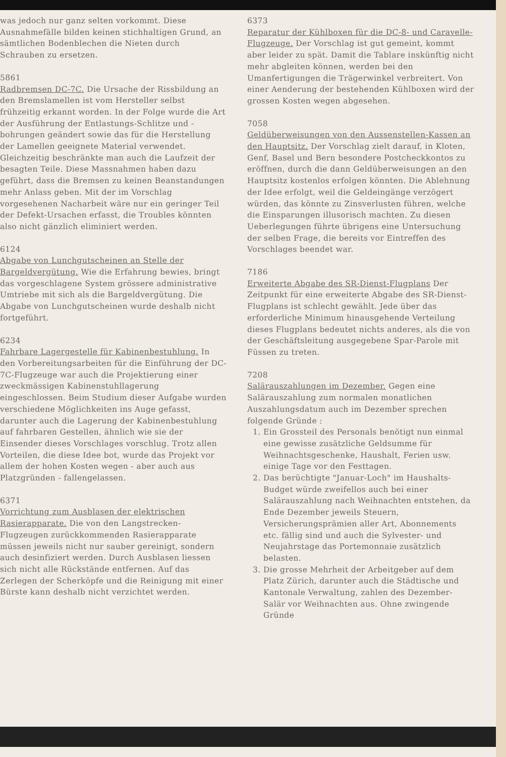was jedoch nur ganz selten vorkommt. Diese Ausnahmefälle bilden keinen stichhaltigen Grund, an sämtlichen Bodenblechen die Nieten durch Schrauben zu ersetzen.
5861
Radbremsen DC-7C. Die Ursache der Rissbildung an den Bremslamellen ist vom Hersteller selbst frühzeitig erkannt worden. In der Folge wurde die Art der Ausführung der Entlastungs-Schlitze und -bohrungen geändert sowie das für die Herstellung der Lamellen geeignete Material verwendet. Gleichzeitig beschränkte man auch die Laufzeit der besagten Teile. Diese Massnahmen haben dazu geführt, dass die Bremsen zu keinen Beanstandungen mehr Anlass geben. Mit der im Vorschlag vorgesehenen Nacharbeit wäre nur ein geringer Teil der Defekt-Ursachen erfasst, die Troubles könnten also nicht gänzlich eliminiert werden.
6124
Abgabe von Lunchgutscheinen an Stelle der Bargeldvergütung. Wie die Erfahrung bewies, bringt das vorgeschlagene System grössere administrative Umtriebe mit sich als die Bargeldvergütung. Die Abgabe von Lunchgutscheinen wurde deshalb nicht fortgeführt.
6234
Fahrbare Lagergestelle für Kabinenbestuhlung. In den Vorbereitungsarbeiten für die Einführung der DC-7C-Flugzeuge war auch die Projektierung einer zweckmässigen Kabinenstuhllagerung eingeschlossen. Beim Studium dieser Aufgabe wurden verschiedene Möglichkeiten ins Auge gefasst, darunter auch die Lagerung der Kabinenbestuhlung auf fahrbaren Gestellen, ähnlich wie sie der Einsender dieses Vorschlages vorschlug. Trotz allen Vorteilen, die diese Idee bot, wurde das Projekt vor allem der hohen Kosten wegen - aber auch aus Platzgründen - fallengelassen.
6371
Vorrichtung zum Ausblasen der elektrischen Rasierapparate. Die von den Langstrecken-Flugzeugen zurückkommenden Rasierapparate müssen jeweils nicht nur sauber gereinigt, sondern auch desinfiziert werden. Durch Ausblasen liessen sich nicht alle Rückstände entfernen. Auf das Zerlegen der Scherköpfe und die Reinigung mit einer Bürste kann deshalb nicht verzichtet werden.
6373
Reparatur der Kühlboxen für die DC-8- und Caravelle-Flugzeuge. Der Vorschlag ist gut gemeint, kommt aber leider zu spät. Damit die Tablare inskünftig nicht mehr abgleiten können, werden bei den Umanfertigungen die Trägerwinkel verbreitert. Von einer Aenderung der bestehenden Kühlboxen wird der grossen Kosten wegen abgesehen.
7058
Geldüberweisungen von den Aussenstellen-Kassen an den Hauptsitz. Der Vorschlag zielt darauf, in Kloten, Genf, Basel und Bern besondere Postcheckkontos zu eröffnen, durch die dann Geldüberweisungen an den Hauptsitz kostenlos erfolgen könnten. Die Ablehnung der Idee erfolgt, weil die Geldeingänge verzögert würden, das könnte zu Zinsverlusten führen, welche die Einsparungen illusorisch machten. Zu diesen Ueberlegungen führte übrigens eine Untersuchung der selben Frage, die bereits vor Eintreffen des Vorschlages beendet war.
7186
Erweiterte Abgabe des SR-Dienst-Flugplans Der Zeitpunkt für eine erweiterte Abgabe des SR-Dienst-Flugplans ist schlecht gewählt. Jede über das erforderliche Minimum hinausgehende Verteilung dieses Flugplans bedeutet nichts anderes, als die von der Geschäftsleitung ausgegebene Spar-Parole mit Füssen zu treten.
7208
Salärauszahlungen im Dezember. Gegen eine Salärauszahlung zum normalen monatlichen Auszahlungsdatum auch im Dezember sprechen folgende Gründe :
1. Ein Grossteil des Personals benötigt nun einmal eine gewisse zusätzliche Geldsumme für Weihnachtsgeschenke, Haushalt, Ferien usw. einige Tage vor den Festtagen.
2. Das berüchtigte "Januar-Loch" im Haushalts-Budget würde zweifellos auch bei einer Salärauszahlung nach Weihnachten entstehen, da Ende Dezember jeweils Steuern, Versicherungsprämien aller Art, Abonnements etc. fällig sind und auch die Sylvester- und Neujahrstage das Portemonnaie zusätzlich belasten.
3. Die grosse Mehrheit der Arbeitgeber auf dem Platz Zürich, darunter auch die Städtische und Kantonale Verwaltung, zahlen des Dezember-Salär vor Weihnachten aus. Ohne zwingende Gründe